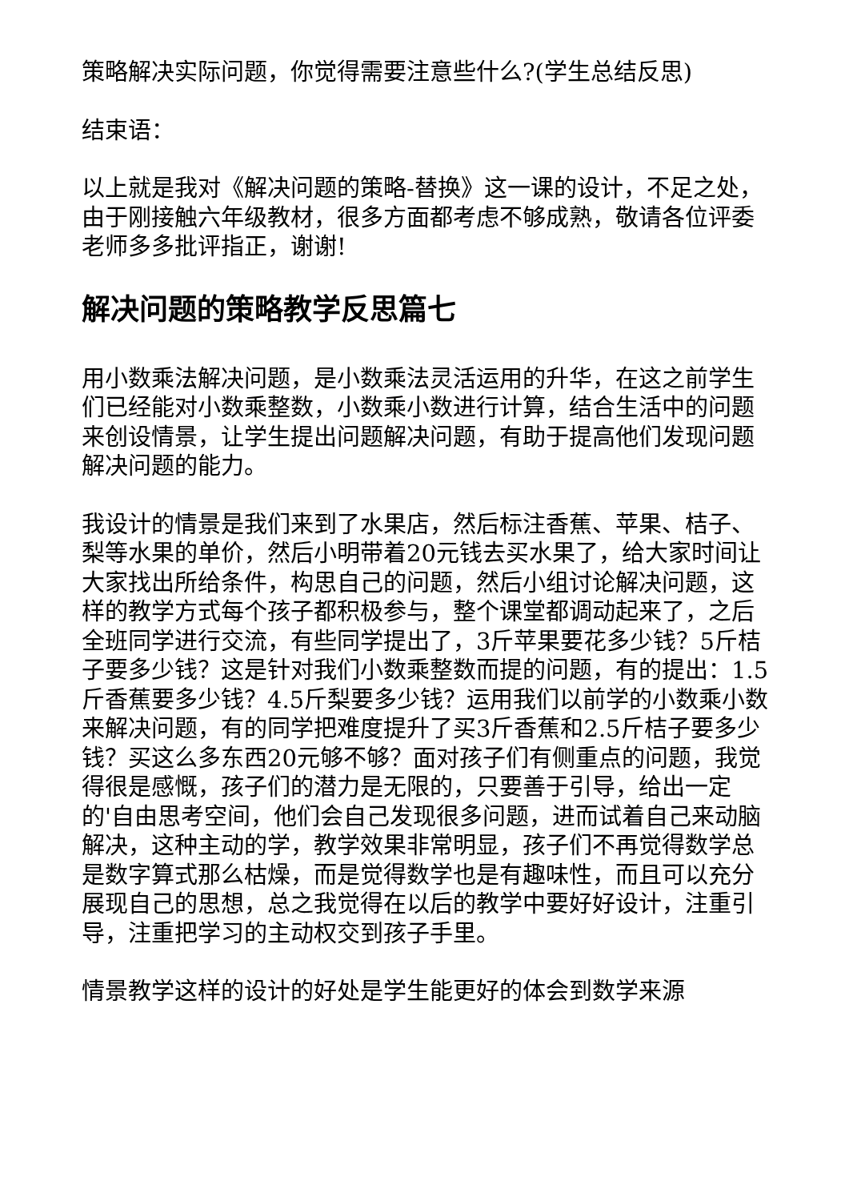策略解决实际问题，你觉得需要注意些什么?(学生总结反思)
结束语：
以上就是我对《解决问题的策略-替换》这一课的设计，不足之处，由于刚接触六年级教材，很多方面都考虑不够成熟，敬请各位评委老师多多批评指正，谢谢!
解决问题的策略教学反思篇七
用小数乘法解决问题，是小数乘法灵活运用的升华，在这之前学生们已经能对小数乘整数，小数乘小数进行计算，结合生活中的问题来创设情景，让学生提出问题解决问题，有助于提高他们发现问题解决问题的能力。
我设计的情景是我们来到了水果店，然后标注香蕉、苹果、桔子、梨等水果的单价，然后小明带着20元钱去买水果了，给大家时间让大家找出所给条件，构思自己的问题，然后小组讨论解决问题，这样的教学方式每个孩子都积极参与，整个课堂都调动起来了，之后全班同学进行交流，有些同学提出了，3斤苹果要花多少钱？5斤桔子要多少钱？这是针对我们小数乘整数而提的问题，有的提出：1.5斤香蕉要多少钱？4.5斤梨要多少钱？运用我们以前学的小数乘小数来解决问题，有的同学把难度提升了买3斤香蕉和2.5斤桔子要多少钱？买这么多东西20元够不够？面对孩子们有侧重点的问题，我觉得很是感慨，孩子们的潜力是无限的，只要善于引导，给出一定的'自由思考空间，他们会自己发现很多问题，进而试着自己来动脑解决，这种主动的学，教学效果非常明显，孩子们不再觉得数学总是数字算式那么枯燥，而是觉得数学也是有趣味性，而且可以充分展现自己的思想，总之我觉得在以后的教学中要好好设计，注重引导，注重把学习的主动权交到孩子手里。
情景教学这样的设计的好处是学生能更好的体会到数学来源